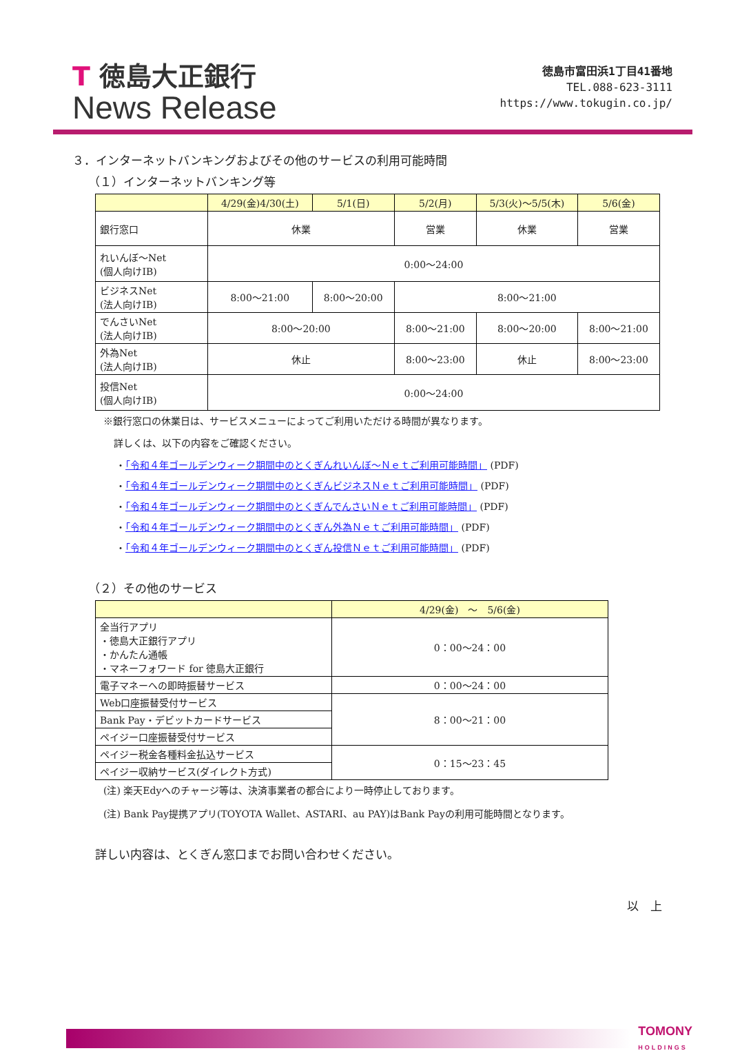T 徳島大正銀行
News Release
徳島市富田浜1丁目41番地
TEL.088-623-3111
https://www.tokugin.co.jp/
３．インターネットバンキングおよびその他のサービスの利用可能時間
（１）インターネットバンキング等
| | 4/29(金)4/30(土) | 5/1(日) | 5/2(月) | 5/3(火)～5/5(木) | 5/6(金) |
| --- | --- | --- | --- | --- | --- |
| 銀行窓口 | 休業 | | 営業 | 休業 | 営業 |
| れいんぼ～Net (個人向けIB) | 0:00～24:00 | | | | |
| ビジネスNet (法人向けIB) | 8:00～21:00 | 8:00～20:00 | 8:00～21:00 | | |
| でんさいNet (法人向けIB) | 8:00～20:00 | | 8:00～21:00 | 8:00～20:00 | 8:00～21:00 |
| 外為Net (法人向けIB) | 休止 | | 8:00～23:00 | 休止 | 8:00～23:00 |
| 投信Net (個人向けIB) | 0:00～24:00 | | | | |
※銀行窓口の休業日は、サービスメニューによってご利用いただける時間が異なります。
詳しくは、以下の内容をご確認ください。
・「令和４年ゴールデンウィーク期間中のとくぎんれいんぼ～Ｎｅｔご利用可能時間」 (PDF)
・「令和４年ゴールデンウィーク期間中のとくぎんビジネスＮｅｔご利用可能時間」 (PDF)
・「令和４年ゴールデンウィーク期間中のとくぎんでんさいＮｅｔご利用可能時間」 (PDF)
・「令和４年ゴールデンウィーク期間中のとくぎん外為Ｎｅｔご利用可能時間」 (PDF)
・「令和４年ゴールデンウィーク期間中のとくぎん投信Ｎｅｔご利用可能時間」 (PDF)
（２）その他のサービス
| | 4/29(金) ～ 5/6(金) |
| --- | --- |
| 全当行アプリ ・徳島大正銀行アプリ ・かんたん通帳 ・マネーフォワード for 徳島大正銀行 | 0：00～24：00 |
| 電子マネーへの即時振替サービス | 0：00～24：00 |
| Web口座振替受付サービス | 8：00～21：00 |
| Bank Pay・デビットカードサービス | |
| ペイジー口座振替受付サービス | |
| ペイジー税金各種料金払込サービス | 0：15～23：45 |
| ペイジー収納サービス(ダイレクト方式) | |
(注) 楽天Edyへのチャージ等は、決済事業者の都合により一時停止しております。
(注) Bank Pay提携アプリ(TOYOTA Wallet、ASTARI、au PAY)はBank Payの利用可能時間となります。
詳しい内容は、とくぎん窓口までお問い合わせください。
以　上
TOMONY
HOLDINGS